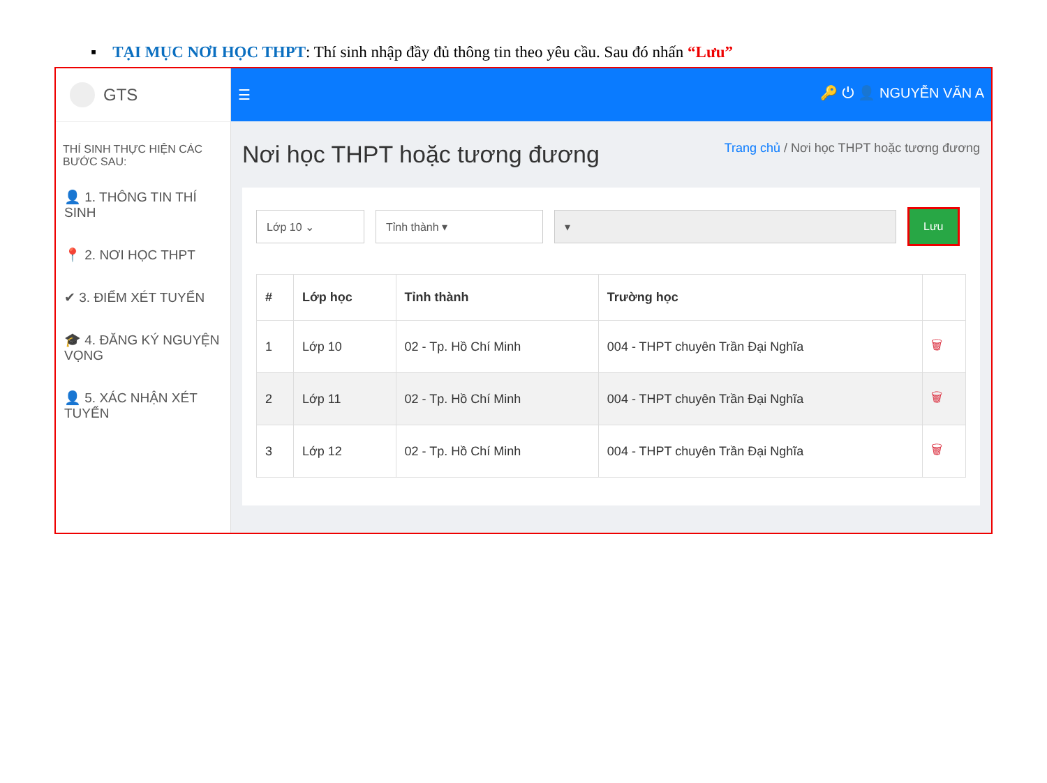▪ TẠI MỤC NƠI HỌC THPT: Thí sinh nhập đầy đủ thông tin theo yêu cầu. Sau đó nhấn “Lưu”
GTS
THÍ SINH THỰC HIỆN CÁC BƯỚC SAU:
👤 1. THÔNG TIN THÍ SINH
📍 2. NƠI HỌC THPT
✔ 3. ĐIỂM XÉT TUYỂN
🎓 4. ĐĂNG KÝ NGUYỆN VỌNG
👤 5. XÁC NHẬN XÉT TUYỂN
☰ 🔑 ⏻ 👤 NGUYỄN VĂN A
Nơi học THPT hoặc tương đương Trang chủ / Nơi học THPT hoặc tương đương
Lớp 10 ⌄ Tỉnh thành ▾ ▾
Lưu
| # | Lớp học | Tỉnh thành | Trường học | |
| --- | --- | --- | --- | --- |
| 1 | Lớp 10 | 02 - Tp. Hồ Chí Minh | 004 - THPT chuyên Trần Đại Nghĩa | 🗑 |
| 2 | Lớp 11 | 02 - Tp. Hồ Chí Minh | 004 - THPT chuyên Trần Đại Nghĩa | 🗑 |
| 3 | Lớp 12 | 02 - Tp. Hồ Chí Minh | 004 - THPT chuyên Trần Đại Nghĩa | 🗑 |